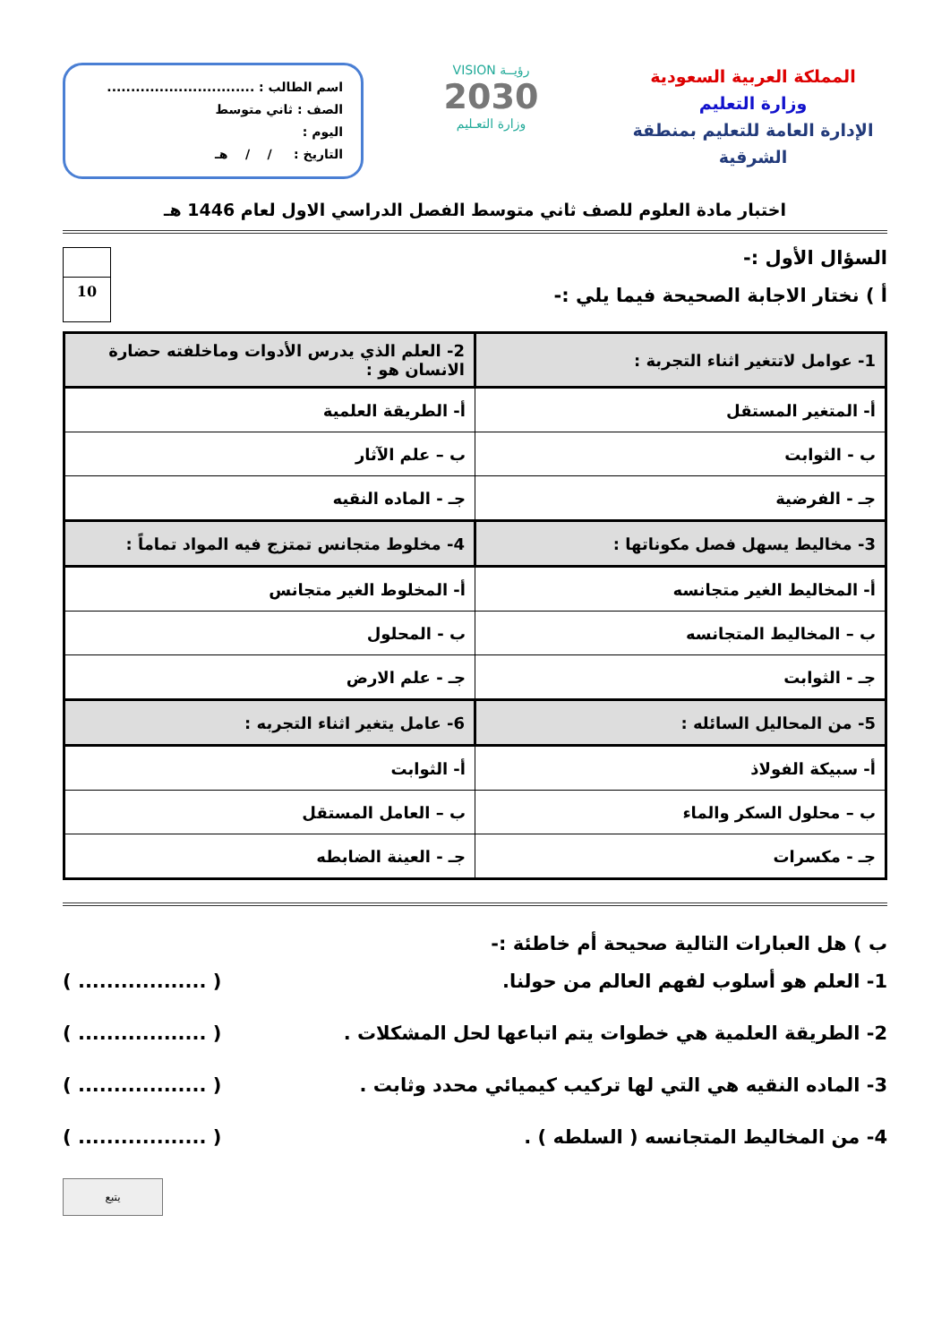المملكة العربية السعودية
وزارة التعليم
الإدارة العامة للتعليم بمنطقة الشرقية
رؤيــة VISION
2030
وزارة التعـليم
اسم الطالب : ...............................
الصف : ثاني متوسط
اليوم :
التاريخ : / / هـ
اختبار مادة العلوم للصف ثاني متوسط الفصل الدراسي الاول لعام 1446 هـ
السؤال الأول :-
أ ) نختار الاجابة الصحيحة فيما يلي :-
10
| 1- عوامل لاتتغير اثناء التجربة : | 2- العلم الذي يدرس الأدوات وماخلفته حضارة الانسان هو : |
| أ- المتغير المستقل | أ- الطريقة العلمية |
| ب - الثوابت | ب – علم الآثار |
| جـ - الفرضية | جـ - الماده النقيه |
| 3- مخاليط يسهل فصل مكوناتها : | 4- مخلوط متجانس تمتزج فيه المواد تماماً : |
| أ- المخاليط الغير متجانسه | أ- المخلوط الغير متجانس |
| ب – المخاليط المتجانسه | ب - المحلول |
| جـ - الثوابت | جـ - علم الارض |
| 5- من المحاليل السائله : | 6- عامل يتغير اثناء التجربه : |
| أ- سبيكة الفولاذ | أ- الثوابت |
| ب – محلول السكر والماء | ب – العامل المستقل |
| جـ - مكسرات | جـ - العينة الضابطه |
ب ) هل العبارات التالية صحيحة أم خاطئة :-
1- العلم هو أسلوب لفهم العالم من حولنا. ( .................. )
2- الطريقة العلمية هي خطوات يتم اتباعها لحل المشكلات . ( .................. )
3- الماده النقيه هي التي لها تركيب كيميائي محدد وثابت . ( .................. )
4- من المخاليط المتجانسه ( السلطه ) . ( .................. )
يتبع